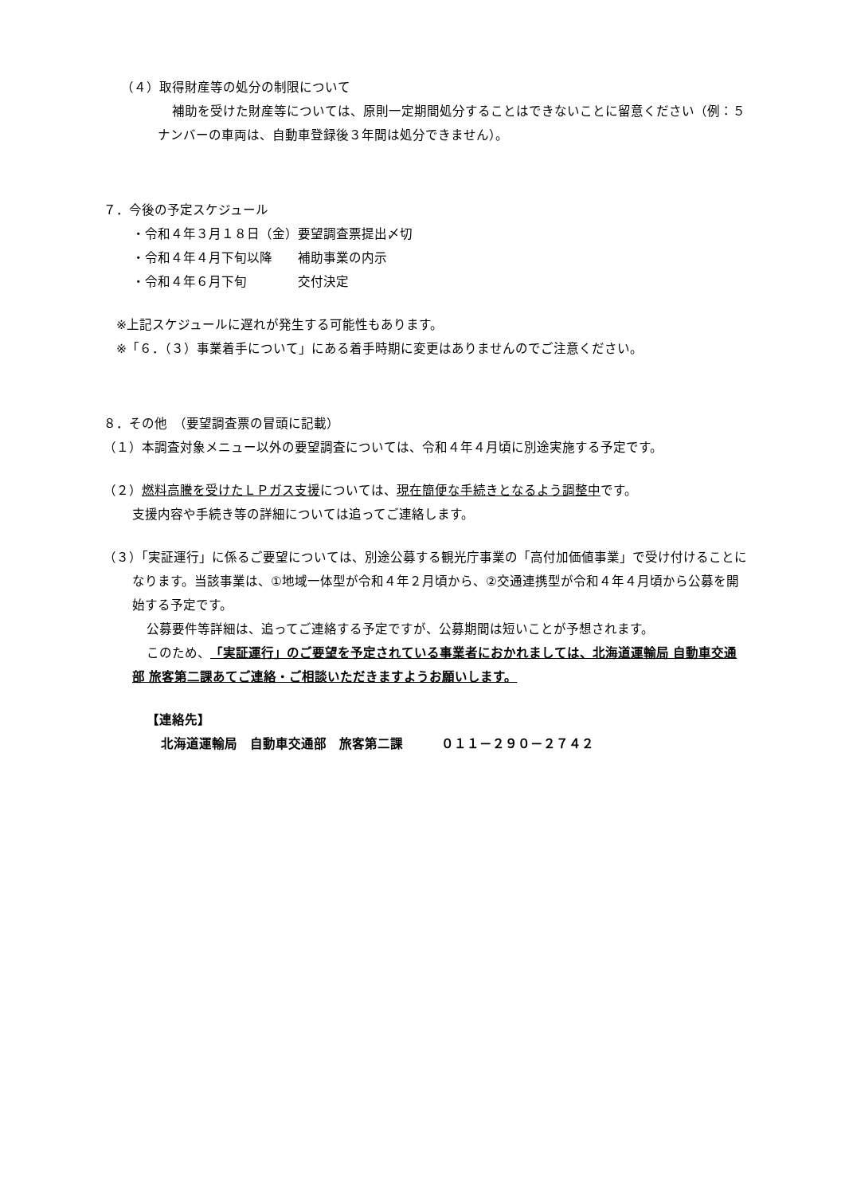（４）取得財産等の処分の制限について
補助を受けた財産等については、原則一定期間処分することはできないことに留意ください（例：５ナンバーの車両は、自動車登録後３年間は処分できません）。
７．今後の予定スケジュール
・令和４年３月１８日（金）要望調査票提出〆切
・令和４年４月下旬以降　　補助事業の内示
・令和４年６月下旬　　　　交付決定
※上記スケジュールに遅れが発生する可能性もあります。
※「６．（３）事業着手について」にある着手時期に変更はありませんのでご注意ください。
８．その他　（要望調査票の冒頭に記載）
（１）本調査対象メニュー以外の要望調査については、令和４年４月頃に別途実施する予定です。
（２）燃料高騰を受けたＬＰガス支援については、現在簡便な手続きとなるよう調整中です。
支援内容や手続き等の詳細については追ってご連絡します。
（３）「実証運行」に係るご要望については、別途公募する観光庁事業の「高付加価値事業」で受け付けることになります。当該事業は、①地域一体型が令和４年２月頃から、②交通連携型が令和４年４月頃から公募を開始する予定です。
公募要件等詳細は、追ってご連絡する予定ですが、公募期間は短いことが予想されます。
このため、「実証運行」のご要望を予定されている事業者におかれましては、北海道運輸局 自動車交通部 旅客第二課あてご連絡・ご相談いただきますようお願いします。
【連絡先】
北海道運輸局　自動車交通部　旅客第二課　　　０１１－２９０－２７４２